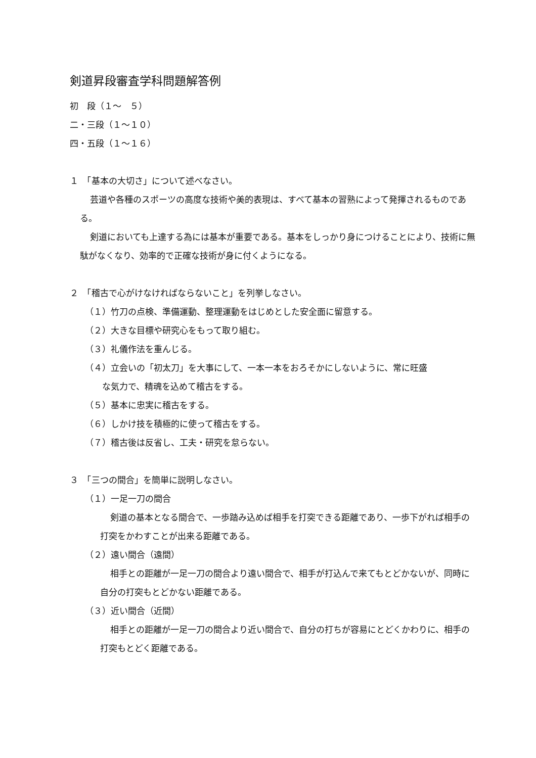剣道昇段審査学科問題解答例
初　段（１～　５）
二・三段（１～１０）
四・五段（１～１６）
１　「基本の大切さ」について述べなさい。
芸道や各種のスポーツの高度な技術や美的表現は、すべて基本の習熟によって発揮されるものである。
剣道においても上達する為には基本が重要である。基本をしっかり身につけることにより、技術に無駄がなくなり、効率的で正確な技術が身に付くようになる。
２　「稽古で心がけなければならないこと」を列挙しなさい。
（１）竹刀の点検、準備運動、整理運動をはじめとした安全面に留意する。
（２）大きな目標や研究心をもって取り組む。
（３）礼儀作法を重んじる。
（４）立会いの「初太刀」を大事にして、一本一本をおろそかにしないように、常に旺盛
　　な気力で、精魂を込めて稽古をする。
（５）基本に忠実に稽古をする。
（６）しかけ技を積極的に使って稽古をする。
（７）稽古後は反省し、工夫・研究を怠らない。
３　「三つの間合」を簡単に説明しなさい。
（１）一足一刀の間合
剣道の基本となる間合で、一歩踏み込めば相手を打突できる距離であり、一歩下がれば相手の打突をかわすことが出来る距離である。
（２）遠い間合（遠間）
相手との距離が一足一刀の間合より遠い間合で、相手が打込んで来てもとどかないが、同時に自分の打突もとどかない距離である。
（３）近い間合（近間）
相手との距離が一足一刀の間合より近い間合で、自分の打ちが容易にとどくかわりに、相手の打突もとどく距離である。